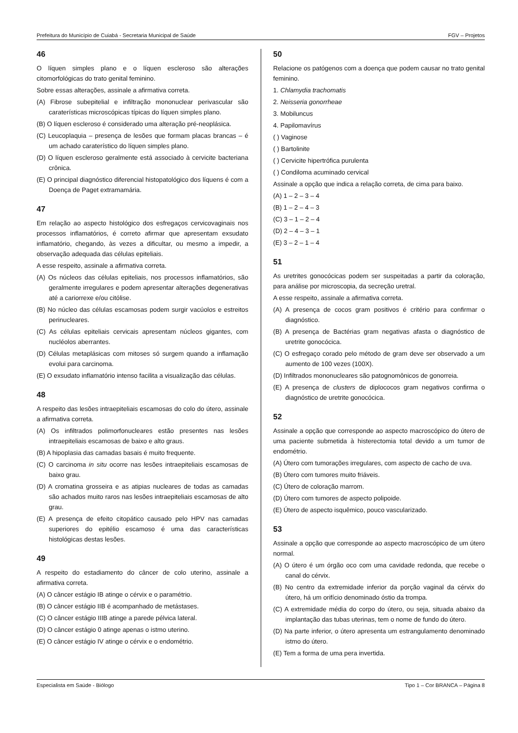Prefeitura do Município de Cuiabá - Secretaria Municipal de Saúde FGV – Projetos
46
O líquen simples plano e o líquen escleroso são alterações citomorfológicas do trato genital feminino.
Sobre essas alterações, assinale a afirmativa correta.
(A) Fibrose subepitelial e infiltração mononuclear perivascular são caraterísticas microscópicas típicas do líquen simples plano.
(B) O líquen escleroso é considerado uma alteração pré-neoplásica.
(C) Leucoplaquia – presença de lesões que formam placas brancas – é um achado caraterístico do líquen simples plano.
(D) O líquen escleroso geralmente está associado à cervicite bacteriana crônica.
(E) O principal diagnóstico diferencial histopatológico dos líquens é com a Doença de Paget extramamária.
47
Em relação ao aspecto histológico dos esfregaços cervicovaginais nos processos inflamatórios, é correto afirmar que apresentam exsudato inflamatório, chegando, às vezes a dificultar, ou mesmo a impedir, a observação adequada das células epiteliais.
A esse respeito, assinale a afirmativa correta.
(A) Os núcleos das células epiteliais, nos processos inflamatórios, são geralmente irregulares e podem apresentar alterações degenerativas até a cariorrexe e/ou citólise.
(B) No núcleo das células escamosas podem surgir vacúolos e estreitos perinucleares.
(C) As células epiteliais cervicais apresentam núcleos gigantes, com nucléolos aberrantes.
(D) Células metaplásicas com mitoses só surgem quando a inflamação evolui para carcinoma.
(E) O exsudato inflamatório intenso facilita a visualização das células.
48
A respeito das lesões intraepiteliais escamosas do colo do útero, assinale a afirmativa correta.
(A) Os infiltrados polimorfonucleares estão presentes nas lesões intraepiteliais escamosas de baixo e alto graus.
(B) A hipoplasia das camadas basais é muito frequente.
(C) O carcinoma in situ ocorre nas lesões intraepiteliais escamosas de baixo grau.
(D) A cromatina grosseira e as atipias nucleares de todas as camadas são achados muito raros nas lesões intraepiteliais escamosas de alto grau.
(E) A presença de efeito citopático causado pelo HPV nas camadas superiores do epitélio escamoso é uma das características histológicas destas lesões.
49
A respeito do estadiamento do câncer de colo uterino, assinale a afirmativa correta.
(A) O câncer estágio IB atinge o cérvix e o paramétrio.
(B) O câncer estágio IIB é acompanhado de metástases.
(C) O câncer estágio IIIB atinge a parede pélvica lateral.
(D) O câncer estágio 0 atinge apenas o istmo uterino.
(E) O câncer estágio IV atinge o cérvix e o endométrio.
50
Relacione os patógenos com a doença que podem causar no trato genital feminino.
1. Chlamydia trachomatis
2. Neisseria gonorrheae
3. Mobiluncus
4. Papilomavírus
( ) Vaginose
( ) Bartolinite
( ) Cervicite hipertrófica purulenta
( ) Condiloma acuminado cervical
Assinale a opção que indica a relação correta, de cima para baixo.
(A) 1 – 2 – 3 – 4
(B) 1 – 2 – 4 – 3
(C) 3 – 1 – 2 – 4
(D) 2 – 4 – 3 – 1
(E) 3 – 2 – 1 – 4
51
As uretrites gonocócicas podem ser suspeitadas a partir da coloração, para análise por microscopia, da secreção uretral.
A esse respeito, assinale a afirmativa correta.
(A) A presença de cocos gram positivos é critério para confirmar o diagnóstico.
(B) A presença de Bactérias gram negativas afasta o diagnóstico de uretrite gonocócica.
(C) O esfregaço corado pelo método de gram deve ser observado a um aumento de 100 vezes (100X).
(D) Infiltrados mononucleares são patognomônicos de gonorreia.
(E) A presença de clusters de diplococos gram negativos confirma o diagnóstico de uretrite gonocócica.
52
Assinale a opção que corresponde ao aspecto macroscópico do útero de uma paciente submetida à histerectomia total devido a um tumor de endométrio.
(A) Útero com tumorações irregulares, com aspecto de cacho de uva.
(B) Útero com tumores muito friáveis.
(C) Útero de coloração marrom.
(D) Útero com tumores de aspecto polipoide.
(E) Útero de aspecto isquêmico, pouco vascularizado.
53
Assinale a opção que corresponde ao aspecto macroscópico de um útero normal.
(A) O útero é um órgão oco com uma cavidade redonda, que recebe o canal do cérvix.
(B) No centro da extremidade inferior da porção vaginal da cérvix do útero, há um orifício denominado óstio da trompa.
(C) A extremidade média do corpo do útero, ou seja, situada abaixo da implantação das tubas uterinas, tem o nome de fundo do útero.
(D) Na parte inferior, o útero apresenta um estrangulamento denominado istmo do útero.
(E) Tem a forma de uma pera invertida.
Especialista em Saúde - Biólogo Tipo 1 – Cor BRANCA – Página 8